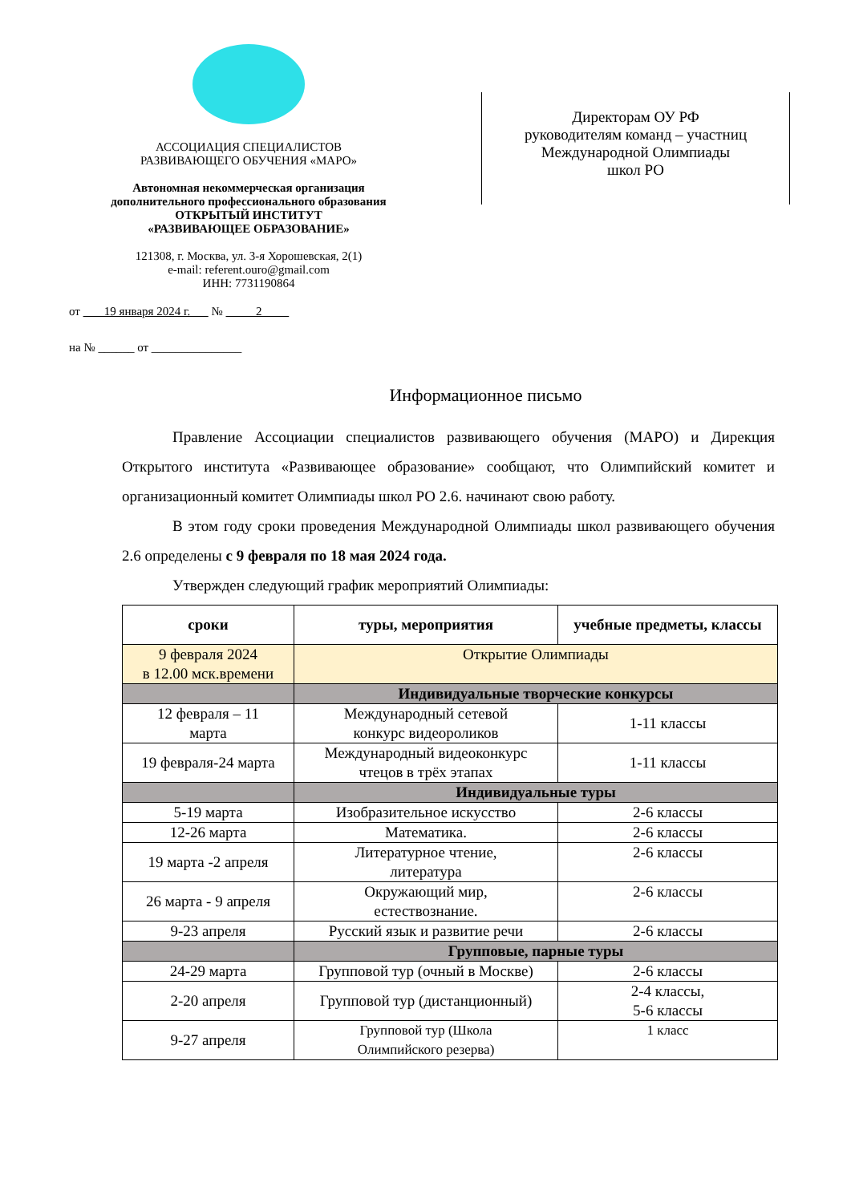АССОЦИАЦИЯ СПЕЦИАЛИСТОВ
РАЗВИВАЮЩЕГО ОБУЧЕНИЯ «МАРО»
Автономная некоммерческая организация
дополнительного профессионального образования
ОТКРЫТЫЙ ИНСТИТУТ
«РАЗВИВАЮЩЕЕ ОБРАЗОВАНИЕ»
121308, г. Москва, ул. 3-я Хорошевская, 2(1)
e-mail: referent.ouro@gmail.com
ИНН: 7731190864
Директорам ОУ РФ
руководителям команд – участниц
Международной Олимпиады
школ РО
от 19 января 2024 г. № 2
на № ______ от _______________
Информационное письмо
Правление Ассоциации специалистов развивающего обучения (МАРО) и Дирекция Открытого института «Развивающее образование» сообщают, что Олимпийский комитет и организационный комитет Олимпиады школ РО 2.6. начинают свою работу.
В этом году сроки проведения Международной Олимпиады школ развивающего обучения 2.6 определены с 9 февраля по 18 мая 2024 года.
Утвержден следующий график мероприятий Олимпиады:
| сроки | туры, мероприятия | учебные предметы, классы |
| --- | --- | --- |
| 9 февраля 2024 в 12.00 мск.времени | Открытие Олимпиады | |
| | Индивидуальные творческие конкурсы | |
| 12 февраля – 11 марта | Международный сетевой конкурс видеороликов | 1-11 классы |
| 19 февраля-24 марта | Международный видеоконкурс чтецов в трёх этапах | 1-11 классы |
| | Индивидуальные туры | |
| 5-19 марта | Изобразительное искусство | 2-6 классы |
| 12-26 марта | Математика. | 2-6 классы |
| 19 марта -2 апреля | Литературное чтение, литература | 2-6 классы |
| 26 марта - 9 апреля | Окружающий мир, естествознание. | 2-6 классы |
| 9-23 апреля | Русский язык и развитие речи | 2-6 классы |
| | Групповые, парные туры | |
| 24-29 марта | Групповой тур (очный в Москве) | 2-6 классы |
| 2-20 апреля | Групповой тур (дистанционный) | 2-4 классы, 5-6 классы |
| 9-27 апреля | Групповой тур (Школа Олимпийского резерва) | 1 класс |